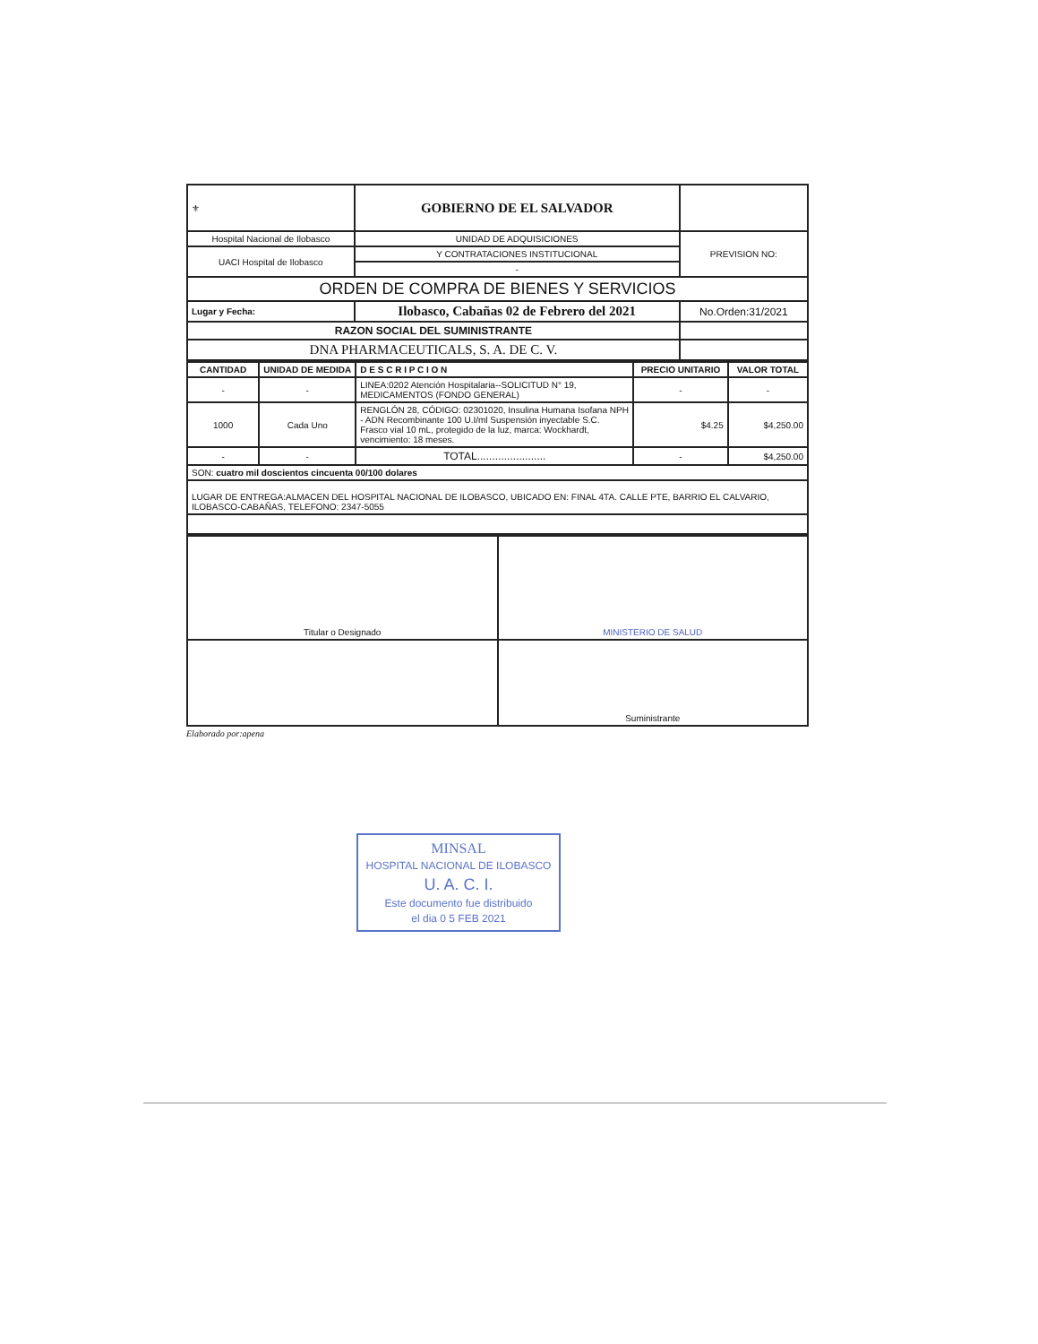| ⚜ | GOBIERNO DE EL SALVADOR | | |
| Hospital Nacional de Ilobasco | UNIDAD DE ADQUISICIONES | | PREVISION NO: |
| UACI Hospital de Ilobasco | Y CONTRATACIONES INSTITUCIONAL | | |
| | - | | |
| ORDEN DE COMPRA DE BIENES Y SERVICIOS | | | |
| Lugar y Fecha: | Ilobasco, Cabañas 02 de Febrero del 2021 | No.Orden:31/2021 | |
| RAZON SOCIAL DEL SUMINISTRANTE | | | |
| DNA PHARMACEUTICALS, S. A. DE C. V. | | | |
| CANTIDAD | UNIDAD DE MEDIDA | D E S C R I P C I O N | PRECIO UNITARIO | VALOR TOTAL |
| --- | --- | --- | --- | --- |
| - | - | LINEA:0202 Atención Hospitalaria--SOLICITUD N° 19, MEDICAMENTOS (FONDO GENERAL) | - | - |
| 1000 | Cada Uno | RENGLÓN 28, CÓDIGO: 02301020, Insulina Humana Isofana NPH - ADN Recombinante 100 U.I/ml Suspensión inyectable S.C. Frasco vial 10 mL, protegido de la luz, marca: Wockhardt, vencimiento: 18 meses. | $4.25 | $4,250.00 |
| - | - | TOTAL....................... | - | $4,250.00 |
| SON: cuatro mil doscientos cincuenta 00/100 dolares | | | | |
| LUGAR DE ENTREGA:ALMACEN DEL HOSPITAL NACIONAL DE ILOBASCO, UBICADO EN: FINAL 4TA. CALLE PTE, BARRIO EL CALVARIO, ILOBASCO-CABAÑAS, TELEFONO: 2347-5055 | | | | |
| Titular o Designado | MINISTERIO DE SALUD |
| | Suministrante |
Elaborado por:apena
MINSAL
HOSPITAL NACIONAL DE ILOBASCO
U. A. C. I.
Este documento fue distribuido
el dia 0 5 FEB 2021